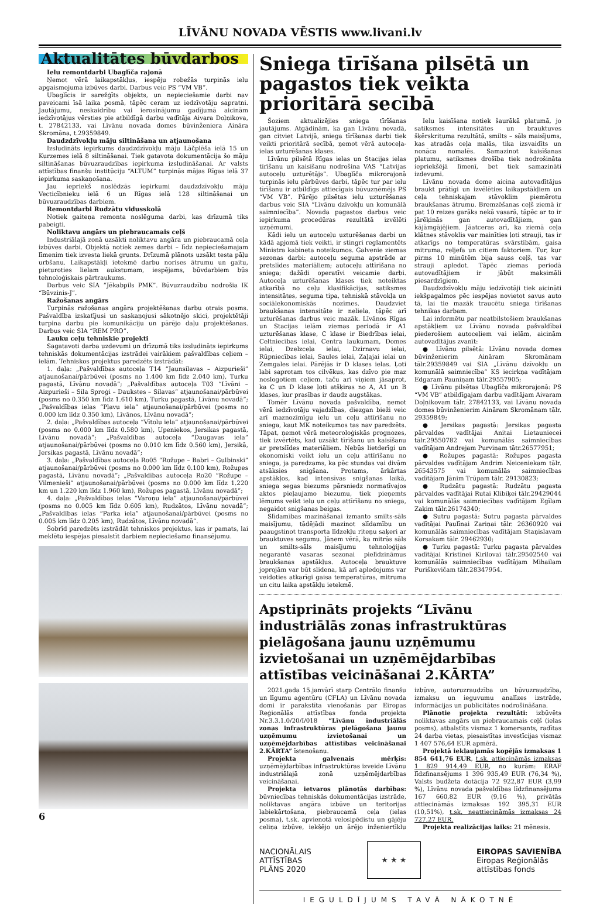LĪVĀNU NOVADA VĒSTIS www.livani.lv
Aktualitātes būvdarbos
Ielu remontdarbi Ubaglīča rajonā
Ņemot vērā laikapstākļus, iespēju robežās turpinās ielu apgaismojuma izbūves darbi. Darbus veic PS “VM VB”.
Ubaglīcis ir sarežģīts objekts, un nepieciešamie darbi nav paveicami īsā laika posmā, tāpēc ceram uz iedzīvotāju sapratni. Jautājumu, neskaidrību vai ierosinājumu gadījumā aicinām iedzīvotājus vērsties pie atbildīgā darbu vadītāja Aivara Doļņikova, t. 27842133, vai Līvānu novada domes būvinženiera Aināra Skromāna, t.29359849.
Daudzdzīvokļu māju siltināšana un atjaunošana
Izsludināts iepirkums daudzdzīvokļu māju Lāčplēša ielā 15 un Kurzemes ielā 8 siltināšanai. Tiek gatavota dokumentācija šo māju siltināšanas būvuzraudzības iepirkuma izsludināšanai. Ar valsts attīstības finanšu institūciju “ALTUM” turpinās mājas Rīgas ielā 37 iepirkuma saskaņošana.
Jau iepriekš noslēdzās iepirkumi daudzdzīvokļu māju Vecticībnieku ielā 6 un Rīgas ielā 128 siltināšanai un būvuzraudzības darbiem.
Remontdarbi Rudzātu vidusskolā
Notiek gaiteņa remonta noslēguma darbi, kas drīzumā tiks pabeigti.
Noliktavu angārs un piebraucamais ceļš
Industriālajā zonā uzsākti noliktavu angāra un piebraucamā ceļa izbūves darbi. Objektā notiek zemes darbi – līdz nepieciešamajam līmenim tiek izvesta liekā grunts. Drīzumā plānots uzsākt testa pāļu urbšanu. Laikapstākļi ietekmē darbu norises ātrumu un gaitu, pieturoties lielam aukstumam, iespējams, būvdarbiem būs tehnoloģiskais pārtraukums.
Darbus veic SIA “Jēkabpils PMK”. Būvuzraudzību nodrošia IK “Būvzinis-J”.
Ražošanas angārs
Turpinās ražošanas angāra projektēšanas darbu otrais posms. Pašvaldība izskatījusi un saskaņojusi sākotnējo skici, projektētāji turpina darbu pie komunikāciju un pārējo daļu projektēšanas. Darbus veic SIA “REM PRO”.
Lauku ceļu tehniskie projekti
Sagatavoti darba uzdevumi un drīzumā tiks izsludināts iepirkums tehniskās dokumentācijas izstrādei vairākiem pašvaldības ceļiem – ielām. Tehniskos projektus paredzēts izstrādāt:
1. daļa: „Pašvaldības autoceļa T14 “Jaunsilavas – Aizpurieši” atjaunošanai/pārbūvei (posms no 1.400 km līdz 2.040 km), Turku pagastā, Līvānu novadā”; „Pašvaldības autoceļa T03 “Līvāni – Aizpurieši – Sila Sproģi – Daukstes – Silavas” atjaunošanai/pārbūvei (posms no 0.350 km līdz 1.610 km), Turku pagastā, Līvānu novadā”; „Pašvaldības ielas “Pļavu iela” atjaunošanai/pārbūvei (posms no 0.000 km līdz 0.350 km), Līvānos, Līvānu novadā”;
2. daļa: „Pašvaldības autoceļa “Vītolu iela” atjaunošanai/pārbūvei (posms no 0.000 km līdz 0.580 km), Upeniekos, Jersikas pagastā, Līvānu novadā”; „Pašvaldības autoceļa “Daugavas iela” atjaunošanai/pārbūvei (posms no 0.010 km līdz 0.560 km), Jersikā, Jersikas pagastā, Līvānu novadā”;
3. daļa: „Pašvaldības autoceļa Ro05 “Rožupe – Babri – Gulbinski” atjaunošanai/pārbūvei (posms no 0.000 km līdz 0.100 km), Rožupes pagastā, Līvānu novadā”; „Pašvaldības autoceļa Ro20 “Rožupe – Vilmenieši” atjaunošanai/pārbūvei (posms no 0.000 km līdz 1.220 km un 1.220 km līdz 1.960 km), Rožupes pagastā, Līvānu novadā”;
4. daļa: „Pašvaldības ielas “Varoņu iela” atjaunošanai/pārbūvei (posms no 0.005 km līdz 0.605 km), Rudzātos, Līvānu novadā”; „Pašvaldības ielas “Parka iela” atjaunošanai/pārbūvei (posms no 0.005 km līdz 0.205 km), Rudzātos, Līvānu novadā”.
Šobrīd paredzēts izstrādāt tehniskos projektus, kas ir pamats, lai meklētu iespējas piesaistīt darbiem nepieciešamo finansējumu.
6
Sniega tīrīšana pilsētā un pagastos tiek veikta prioritārā secībā
Šoziem aktualizējies sniega tīrīšanas jautājums. Atgādinām, ka gan Līvānu novadā, gan citviet Latvijā, sniega tīrīšanas darbi tiek veikti prioritārā secībā, ņemot vērā autoceļa-ielas uzturēšanas klases.
Līvānu pilsētā Rīgas ielas un Stacijas ielas tīrīšanu un kaisīšanu nodrošina VAS “Latvijas autoceļu uzturētājs”. Ubaglīča mikrorajonā turpinās ielu pārbūves darbi, tāpēc tur par ielu tīrīšanu ir atbildīgs attiecīgais būvuzņēmējs PS “VM VB”. Pārējo pilsētas ielu uzturēšanas darbus veic SIA “Līvānu dzīvokļu un komunālā saimniecība”. Novada pagastos darbus veic iepirkuma procedūras rezultātā izvēlēti uzņēmumi.
Kādi ielu un autoceļu uzturēšanas darbi un kādā apjomā tiek veikti, ir stingri reglamentēts Ministra kabineta noteikumos. Galvenie ziemas sezonas darbi: autoceļu seguma apstrāde ar pretslīdes materiāliem; autoceļu attīrīšana no sniega; dažādi operatīvi veicamie darbi. Autoceļa uzturēšanas klases tiek noteiktas atkarībā no ceļu klasifikācijas, satiksmes intensitātes, seguma tipa, tehniskā stāvokļa un sociālekonomiskās nozīmes. Daudzviet braukšanas intensitāte ir neliela, tāpēc arī uzturēšanas darbus veic mazāk. Līvānos Rīgas un Stacijas ielām ziemas periodā ir A1 uzturēšanas klase, C klase ir Biedrības ielai, Celtniecības ielai, Centra laukumam, Domes ielai, Dzelzceļa ielai, Dzirnavu ielai, Rūpniecības ielai, Saules ielai, Zaļajai ielai un Zemgales ielai. Pārējās ir D klases ielas. Ļoti labi saprotam tos cilvēkus, kas dzīvo pie maz noslogotiem ceļiem, taču arī viņiem jāsaprot, ka C un D klase ļoti atšķiras no A, A1 un B klases, kur prasības ir daudz augstākas.
Tomēr Līvānu novada pašvaldība, ņemot vērā iedzīvotāju vajadzības, diezgan bieži veic arī maznozīmīgu ielu un ceļu attīrīšanu no sniega, kaut MK noteikumos tas nav paredzēts. Tāpat, ņemot vērā meteoroloģiskās prognozes, tiek izvērtēts, kad uzsākt tīrīšanu un kaisīšanu ar pretslīdes materiāliem. Nebūs lietderīgi un ekonomiski veikt ielu un ceļu attīrīšanu no sniega, ja paredzams, ka pēc stundas vai divām atsāksies snigšana. Protams, ārkārtas apstākļos, kad intensīvas snigšanas laikā, sniega segas biezums pārsniedz normatīvajos aktos pieļaujamo biezumu, tiek pieņemts lēmums veikt ielu un ceļu attīrīšanu no sniega, negaidot snigšanas beigas.
Slīdamības mazināšanai izmanto smilts-sāls maisījumu, tādējādi mazinot slīdamību un paaugstinot transporta līdzekļu riteņu saķeri ar brauktuves segumu. Jāņem vērā, ka mitrās sāls un smilts-sāls maisījumu tehnoloģijas negarantē vasaras sezonai pielīdzināmus braukšanas apstākļus. Autoceļa brauktuve joprojām var būt slidena, kā arī apledojums var veidoties atkarīgi gaisa temperatūras, mitruma un citu laika apstākļu ietekmē.
Ielu kaisīšana notiek šaurākā platumā, jo satiksmes intensitātes un brauktuves šķērskrituma rezultātā, smilts – sāls maisījums, kas atradās ceļa malās, tika izsvaidīts un nonāca nomalēs. Samazinot kaisīšanas platumu, satiksmes drošība tiek nodrošināta iepriekšējā līmenī, bet tiek samazināti izdevumi.
Līvānu novada dome aicina autovadītājus braukt prātīgi un izvēlēties laikapstākļiem un ceļa tehniskajam stāvoklim piemērotu braukšanas ātrumu. Bremzēšanas ceļš ziemā ir pat 10 reizes garāks nekā vasarā, tāpēc ar to ir jārēķinās gan autovadītājiem, gan kājāmgājējiem. Jāatceras arī, ka ziemā ceļa klātnes stāvoklis var mainīties ļoti strauji, tas ir atkarīgs no temperatūras svārstībām, gaisa mitruma, reljefa un citiem faktoriem. Tur, kur pirms 10 minūtēm bija sauss ceļš, tas var strauji apledot. Tāpēc ziemas periodā autovadītājiem ir jābūt maksimāli piesardzīgiem.
Daudzdzīvokļu māju iedzīvotāji tiek aicināti iekšpagalmos pēc iespējas novietot savus auto tā, lai tie mazāk traucētu sniega tīrīšanas tehnikas darbam.
Lai informētu par neatbilstošiem braukšanas apstākļiem uz Līvānu novada pašvaldībai piederošiem autoceļiem vai ielām, aicinām autovadītājus zvanīt:
● Līvānu pilsētā: Līvānu novada domes būvinženierim Aināram Skromānam tālr.29359849 vai SIA „Līvānu dzīvokļu un komunālā saimniecība” KS iecirkņa vadītājam Edgaram Pauniņam tālr.29557905;
● Līvānu pilsētas Ubaglīča mikrorajonā: PS “VM VB” atbildīgajam darbu vadītājam Aivaram Doļņikovam tālr. 27842133, vai Līvānu novada domes būvinženierim Aināram Skromānam tālr. 29359849;
● Jersikas pagastā: Jersikas pagasta pārvaldes vadītājai Anitai Lietauniecei tālr.29550782 vai komunālās saimniecības vadītājam Andrejam Purviņam tātr.26577951;
● Rožupes pagastā: Rožupes pagasta pārvaldes vadītājam Andrim Neiceniekam tālr. 26543575 vai komunālās saimniecības vadītājam Jānim Trūpam tālr. 29130823;
● Rudzātu pagastā: Rudzātu pagasta pārvaldes vadītājai Rutai Klibiķei tālr.29429044 vai komunālās saimniecības vadītājam Egīlam Zaķim tālr.26174340;
● Sutru pagastā: Sutru pagasta pārvaldes vadītājai Paulīnai Zariņai tālr. 26360920 vai komunālās saimniecības vadītājam Staņislavam Korsakam tālr. 29462930;
● Turku pagastā: Turku pagasta pārvaldes vadītājai Kristīnei Kirilovai tālr.29502540 vai komunālās saimniecības vadītājam Mihailam Puriškevičam tālr.28347954.
Apstiprināts projekts “Līvānu industriālās zonas infrastruktūras pielāgošana jaunu uzņēmumu izvietošanai un uzņēmējdarbības attīstības veicināšanai 2.KĀRTA”
2021.gada 15.janvārī starp Centrālo finanšu un līgumu aģentūru (CFLA) un Līvānu novada domi ir parakstīta vienošanās par Eiropas Reģionālās attīstības fonda projekta Nr.3.3.1.0/20/I/018 “Līvānu industriālās zonas infrastruktūras pielāgošana jaunu uzņēmumu izvietošanai un uzņēmējdarbības attīstības veicināšanai 2.KĀRTA” īstenošanu.
Projekta galvenais mērķis: uzņēmējdarbības infrastruktūras izveide Līvānu industriālajā zonā uzņēmējdarbības veicināšanai.
Projekta ietvaros plānotās darbības: būvniecības tehniskās dokumentācijas izstrāde, noliktavas angāra izbūve un teritorijas labiekārtošana, piebraucamā ceļa (ielas posma), t.sk. apvienotā velosipēdistu un gājēju celiņa izbūve, iekšējo un ārējo inženiertīklu izbūve, autoruzraudzība un būvuzraudzība, izmaksu un ieguvumu analīzes izstrāde, informācijas un publicitātes nodrošināšana.
Plānotie projekta rezultāti: izbūvēts noliktavas angārs un piebraucamais ceļš (ielas posms), atbalstīts vismaz 1 komersants, radītas 24 darba vietas, piesaistītas investīcijas vismaz 1 407 576,64 EUR apmērā.
Projektā iekļaujamās kopējās izmaksas 1 854 641,76 EUR, t.sk. attiecināmās izmaksas 1 829 914,49 EUR, no kurām: ERAF līdzfinansējums 1 396 935,49 EUR (76,34 %), Valsts budžeta dotācija 72 922,87 EUR (3,99 %), Līvānu novada pašvaldības līdzfinansējums 167 660,82 EUR (9,16 %), privātās attiecināmās izmaksas 192 395,31 EUR (10,51%), t.sk. neattiecināmās izmaksas 24 727,27 EUR.
Projekta realizācijas laiks: 21 mēnesis.
NACIONĀLAIS
ATTĪSTĪBAS
PLĀNS 2020
★ ★ ★
EIROPAS SAVIENĪBA
Eiropas Reģionālās
attīstības fonds
IEGULDĪJUMS TAVĀ NĀKOTNĒ